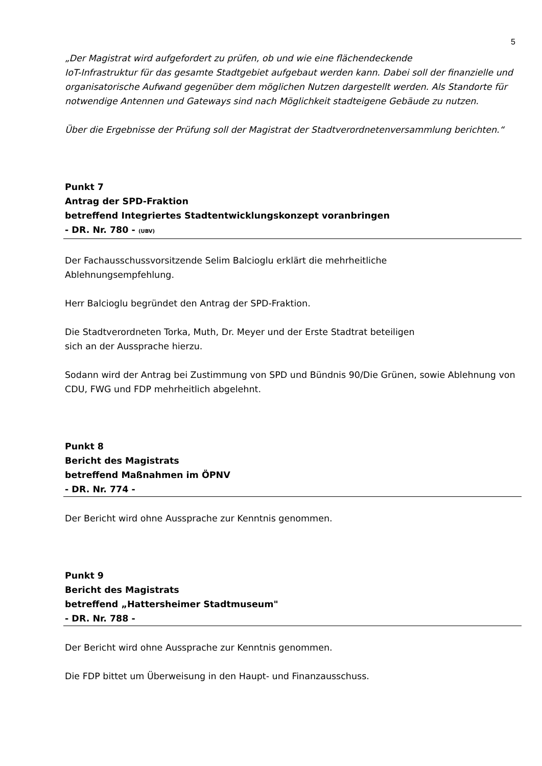5
„Der Magistrat wird aufgefordert zu prüfen, ob und wie eine flächendeckende
IoT-Infrastruktur für das gesamte Stadtgebiet aufgebaut werden kann. Dabei soll der finanzielle und organisatorische Aufwand gegenüber dem möglichen Nutzen dargestellt werden. Als Standorte für notwendige Antennen und Gateways sind nach Möglichkeit stadteigene Gebäude zu nutzen.
Über die Ergebnisse der Prüfung soll der Magistrat der Stadtverordnetenversammlung berichten.“
Punkt 7
Antrag der SPD-Fraktion
betreffend Integriertes Stadtentwicklungskonzept voranbringen
- DR. Nr. 780 - (UBV)
Der Fachausschussvorsitzende Selim Balcioglu erklärt die mehrheitliche
Ablehnungsempfehlung.
Herr Balcioglu begründet den Antrag der SPD-Fraktion.
Die Stadtverordneten Torka, Muth, Dr. Meyer und der Erste Stadtrat beteiligen
sich an der Aussprache hierzu.
Sodann wird der Antrag bei Zustimmung von SPD und Bündnis 90/Die Grünen, sowie Ablehnung von CDU, FWG und FDP mehrheitlich abgelehnt.
Punkt 8
Bericht des Magistrats
betreffend Maßnahmen im ÖPNV
- DR. Nr. 774 -
Der Bericht wird ohne Aussprache zur Kenntnis genommen.
Punkt 9
Bericht des Magistrats
betreffend „Hattersheimer Stadtmuseum"
- DR. Nr. 788 -
Der Bericht wird ohne Aussprache zur Kenntnis genommen.
Die FDP bittet um Überweisung in den Haupt- und Finanzausschuss.